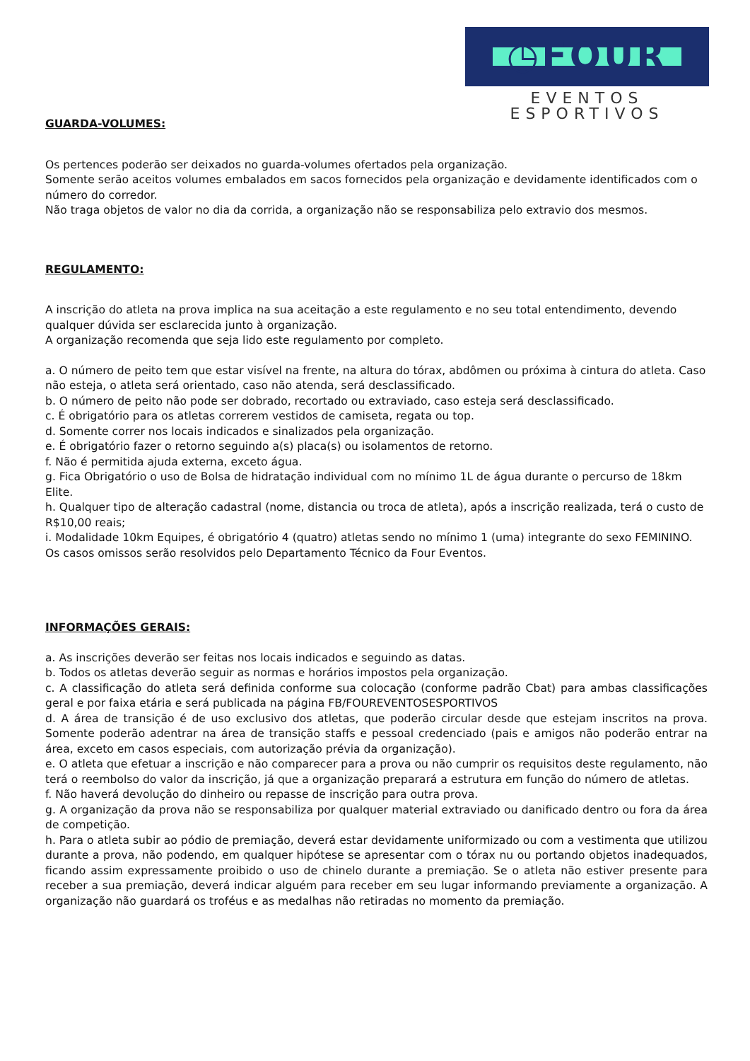◷FOUR
EVENTOS ESPORTIVOS
GUARDA-VOLUMES:
Os pertences poderão ser deixados no guarda-volumes ofertados pela organização.
Somente serão aceitos volumes embalados em sacos fornecidos pela organização e devidamente identificados com o número do corredor.
Não traga objetos de valor no dia da corrida, a organização não se responsabiliza pelo extravio dos mesmos.
REGULAMENTO:
A inscrição do atleta na prova implica na sua aceitação a este regulamento e no seu total entendimento, devendo qualquer dúvida ser esclarecida junto à organização.
A organização recomenda que seja lido este regulamento por completo.
a. O número de peito tem que estar visível na frente, na altura do tórax, abdômen ou próxima à cintura do atleta. Caso não esteja, o atleta será orientado, caso não atenda, será desclassificado.
b. O número de peito não pode ser dobrado, recortado ou extraviado, caso esteja será desclassificado.
c. É obrigatório para os atletas correrem vestidos de camiseta, regata ou top.
d. Somente correr nos locais indicados e sinalizados pela organização.
e. É obrigatório fazer o retorno seguindo a(s) placa(s) ou isolamentos de retorno.
f. Não é permitida ajuda externa, exceto água.
g. Fica Obrigatório o uso de Bolsa de hidratação individual com no mínimo 1L de água durante o percurso de 18km Elite.
h. Qualquer tipo de alteração cadastral (nome, distancia ou troca de atleta), após a inscrição realizada, terá o custo de R$10,00 reais;
i. Modalidade 10km Equipes, é obrigatório 4 (quatro) atletas sendo no mínimo 1 (uma) integrante do sexo FEMININO.
Os casos omissos serão resolvidos pelo Departamento Técnico da Four Eventos.
INFORMAÇÕES GERAIS:
a. As inscrições deverão ser feitas nos locais indicados e seguindo as datas.
b. Todos os atletas deverão seguir as normas e horários impostos pela organização.
c. A classificação do atleta será definida conforme sua colocação (conforme padrão Cbat) para ambas classificações geral e por faixa etária e será publicada na página FB/FOUREVENTOSESPORTIVOS
d. A área de transição é de uso exclusivo dos atletas, que poderão circular desde que estejam inscritos na prova. Somente poderão adentrar na área de transição staffs e pessoal credenciado (pais e amigos não poderão entrar na área, exceto em casos especiais, com autorização prévia da organização).
e. O atleta que efetuar a inscrição e não comparecer para a prova ou não cumprir os requisitos deste regulamento, não terá o reembolso do valor da inscrição, já que a organização preparará a estrutura em função do número de atletas.
f. Não haverá devolução do dinheiro ou repasse de inscrição para outra prova.
g. A organização da prova não se responsabiliza por qualquer material extraviado ou danificado dentro ou fora da área de competição.
h. Para o atleta subir ao pódio de premiação, deverá estar devidamente uniformizado ou com a vestimenta que utilizou durante a prova, não podendo, em qualquer hipótese se apresentar com o tórax nu ou portando objetos inadequados, ficando assim expressamente proibido o uso de chinelo durante a premiação. Se o atleta não estiver presente para receber a sua premiação, deverá indicar alguém para receber em seu lugar informando previamente a organização. A organização não guardará os troféus e as medalhas não retiradas no momento da premiação.